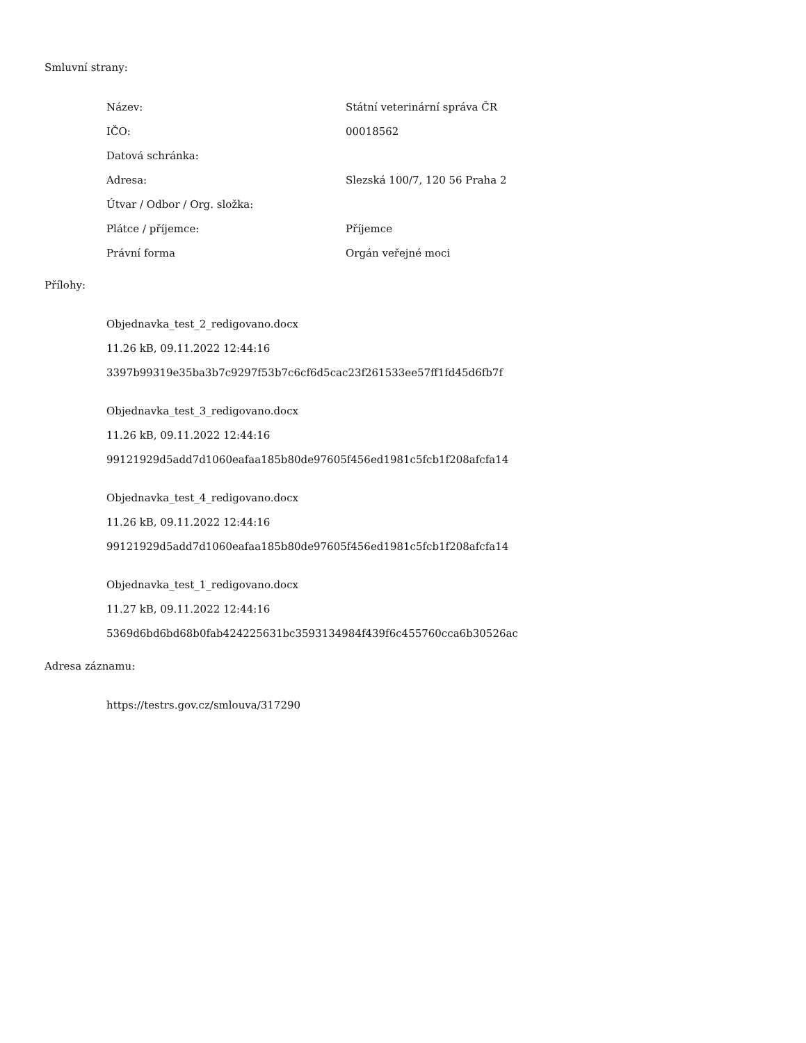Smluvní strany:
| Název: | Státní veterinární správa ČR |
| IČO: | 00018562 |
| Datová schránka: | |
| Adresa: | Slezská 100/7, 120 56 Praha 2 |
| Útvar / Odbor / Org. složka: | |
| Plátce / příjemce: | Příjemce |
| Právní forma | Orgán veřejné moci |
Přílohy:
Objednavka_test_2_redigovano.docx
11.26 kB, 09.11.2022 12:44:16
3397b99319e35ba3b7c9297f53b7c6cf6d5cac23f261533ee57ff1fd45d6fb7f
Objednavka_test_3_redigovano.docx
11.26 kB, 09.11.2022 12:44:16
99121929d5add7d1060eafaa185b80de97605f456ed1981c5fcb1f208afcfa14
Objednavka_test_4_redigovano.docx
11.26 kB, 09.11.2022 12:44:16
99121929d5add7d1060eafaa185b80de97605f456ed1981c5fcb1f208afcfa14
Objednavka_test_1_redigovano.docx
11.27 kB, 09.11.2022 12:44:16
5369d6bd6bd68b0fab424225631bc3593134984f439f6c455760cca6b30526ac
Adresa záznamu:
https://testrs.gov.cz/smlouva/317290